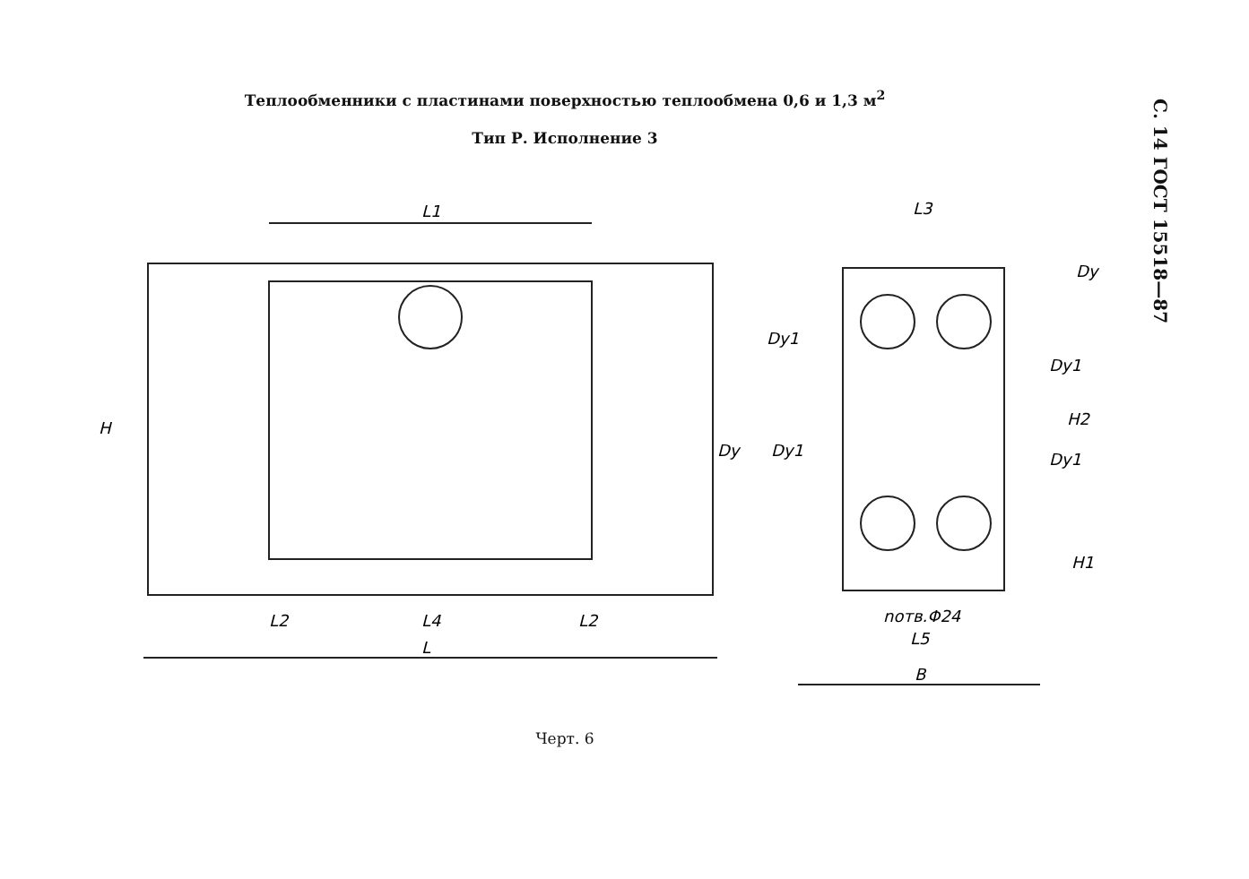С. 14 ГОСТ 15518—87
Теплообменники с пластинами поверхностью теплообмена 0,6 и 1,3 м<sup>2</sup>
Тип Р. Исполнение 3
L1
H
L2
L4
L2
L
L3
Dу
Dу1
Dу1
H2
Dу
Dу1
Dу1
H1
nотв.Φ24
L5
B
Черт. 6